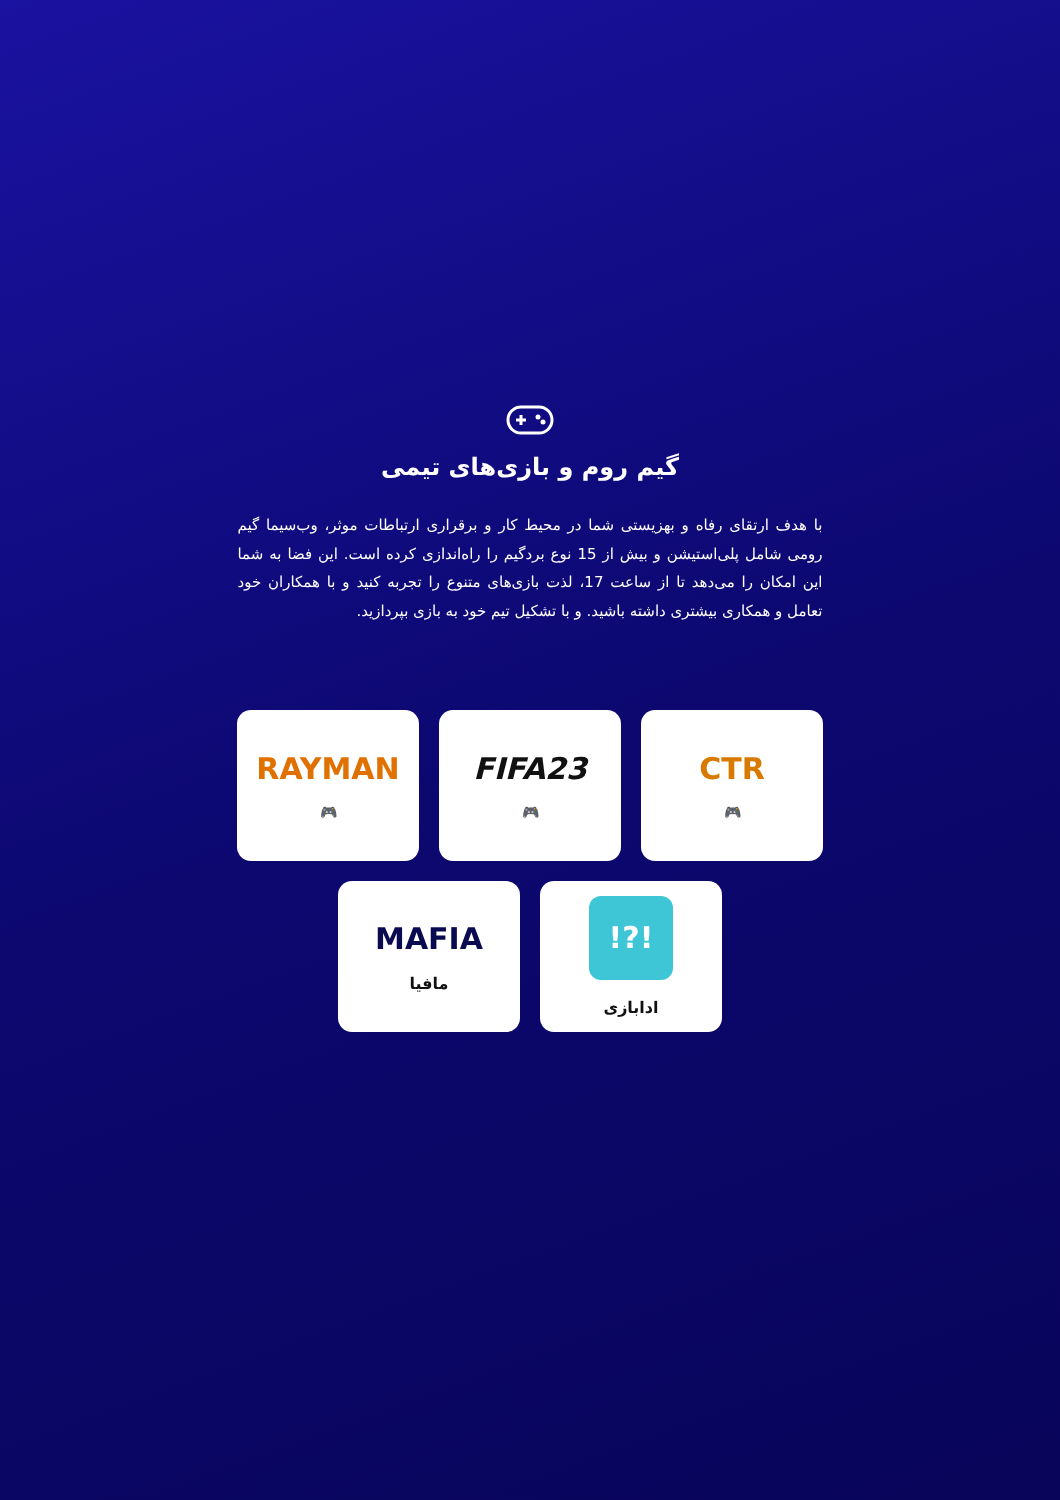گیم روم و بازی‌های تیمی
با هدف ارتقای رفاه و بهزیستی شما در محیط کار و برقراری ارتباطات موثر، وب‌سیما گیم رومی شامل پلی‌استیشن و بیش از 15 نوع بردگیم را راه‌اندازی کرده است. این فضا به شما این امکان را می‌دهد تا از ساعت 17، لذت بازی‌های متنوع را تجربه کنید و با همکاران خود تعامل و همکاری بیشتری داشته باشید. و با تشکیل تیم خود به بازی بپردازید.
CTR
🎮
FIFA23
🎮
RAYMAN
🎮
!?!
ادابازی
MAFIA
مافیا